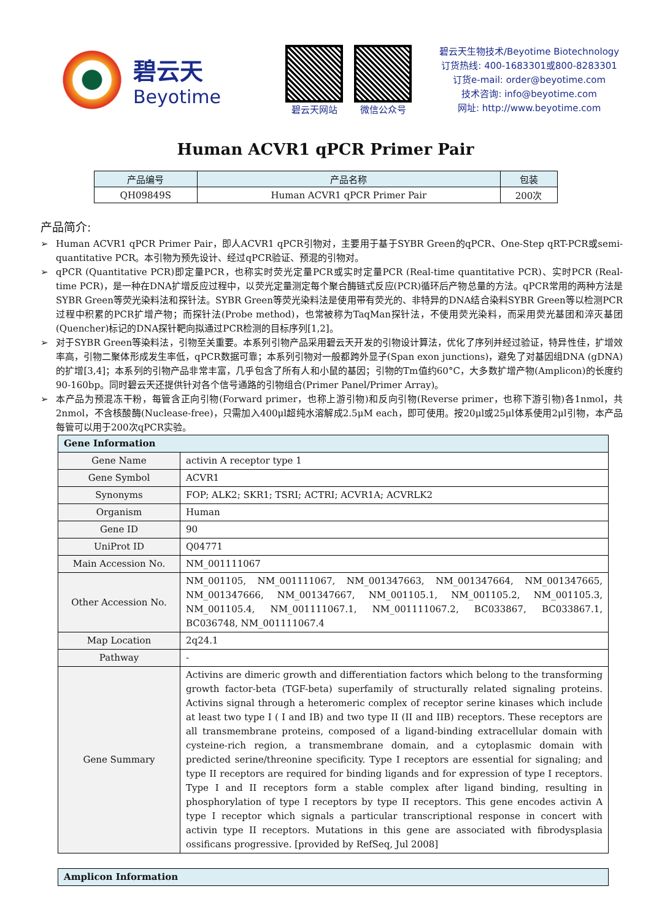碧云天
Beyotime
碧云天网站 微信公众号
碧云天生物技术/Beyotime Biotechnology
订货热线: 400-1683301或800-8283301
订货e-mail: order@beyotime.com
技术咨询: info@beyotime.com
网址: http://www.beyotime.com
Human ACVR1 qPCR Primer Pair
| 产品编号 | 产品名称 | 包装 |
| --- | --- | --- |
| QH09849S | Human ACVR1 qPCR Primer Pair | 200次 |
产品简介:
➢ Human ACVR1 qPCR Primer Pair，即人ACVR1 qPCR引物对，主要用于基于SYBR Green的qPCR、One-Step qRT-PCR或semi-quantitative PCR。本引物为预先设计、经过qPCR验证、预混的引物对。
➢ qPCR (Quantitative PCR)即定量PCR，也称实时荧光定量PCR或实时定量PCR (Real-time quantitative PCR)、实时PCR (Real-time PCR)，是一种在DNA扩增反应过程中，以荧光定量测定每个聚合酶链式反应(PCR)循环后产物总量的方法。qPCR常用的两种方法是SYBR Green等荧光染料法和探针法。SYBR Green等荧光染料法是使用带有荧光的、非特异的DNA结合染料SYBR Green等以检测PCR过程中积累的PCR扩增产物；而探针法(Probe method)，也常被称为TaqMan探针法，不使用荧光染料，而采用荧光基团和淬灭基团(Quencher)标记的DNA探针靶向拟通过PCR检测的目标序列[1,2]。
➢ 对于SYBR Green等染料法，引物至关重要。本系列引物产品采用碧云天开发的引物设计算法，优化了序列并经过验证，特异性佳，扩增效率高，引物二聚体形成发生率低，qPCR数据可靠；本系列引物对一般都跨外显子(Span exon junctions)，避免了对基因组DNA (gDNA)的扩增[3,4]；本系列的引物产品非常丰富，几乎包含了所有人和小鼠的基因；引物的Tm值约60°C，大多数扩增产物(Amplicon)的长度约90-160bp。同时碧云天还提供针对各个信号通路的引物组合(Primer Panel/Primer Array)。
➢ 本产品为预混冻干粉，每管含正向引物(Forward primer，也称上游引物)和反向引物(Reverse primer，也称下游引物)各1nmol，共2nmol，不含核酸酶(Nuclease-free)，只需加入400μl超纯水溶解成2.5μM each，即可使用。按20μl或25μl体系使用2μl引物，本产品每管可以用于200次qPCR实验。
| Gene Information | |
| --- | --- |
| Gene Name | activin A receptor type 1 |
| Gene Symbol | ACVR1 |
| Synonyms | FOP; ALK2; SKR1; TSRI; ACTRI; ACVR1A; ACVRLK2 |
| Organism | Human |
| Gene ID | 90 |
| UniProt ID | Q04771 |
| Main Accession No. | NM_001111067 |
| Other Accession No. | NM_001105, NM_001111067, NM_001347663, NM_001347664, NM_001347665, NM_001347666, NM_001347667, NM_001105.1, NM_001105.2, NM_001105.3, NM_001105.4, NM_001111067.1, NM_001111067.2, BC033867, BC033867.1, BC036748, NM_001111067.4 |
| Map Location | 2q24.1 |
| Pathway | - |
| Gene Summary | Activins are dimeric growth and differentiation factors which belong to the transforming growth factor-beta (TGF-beta) superfamily of structurally related signaling proteins. Activins signal through a heteromeric complex of receptor serine kinases which include at least two type I ( I and IB) and two type II (II and IIB) receptors. These receptors are all transmembrane proteins, composed of a ligand-binding extracellular domain with cysteine-rich region, a transmembrane domain, and a cytoplasmic domain with predicted serine/threonine specificity. Type I receptors are essential for signaling; and type II receptors are required for binding ligands and for expression of type I receptors. Type I and II receptors form a stable complex after ligand binding, resulting in phosphorylation of type I receptors by type II receptors. This gene encodes activin A type I receptor which signals a particular transcriptional response in concert with activin type II receptors. Mutations in this gene are associated with fibrodysplasia ossificans progressive. [provided by RefSeq, Jul 2008] |
| Amplicon Information |
| --- |